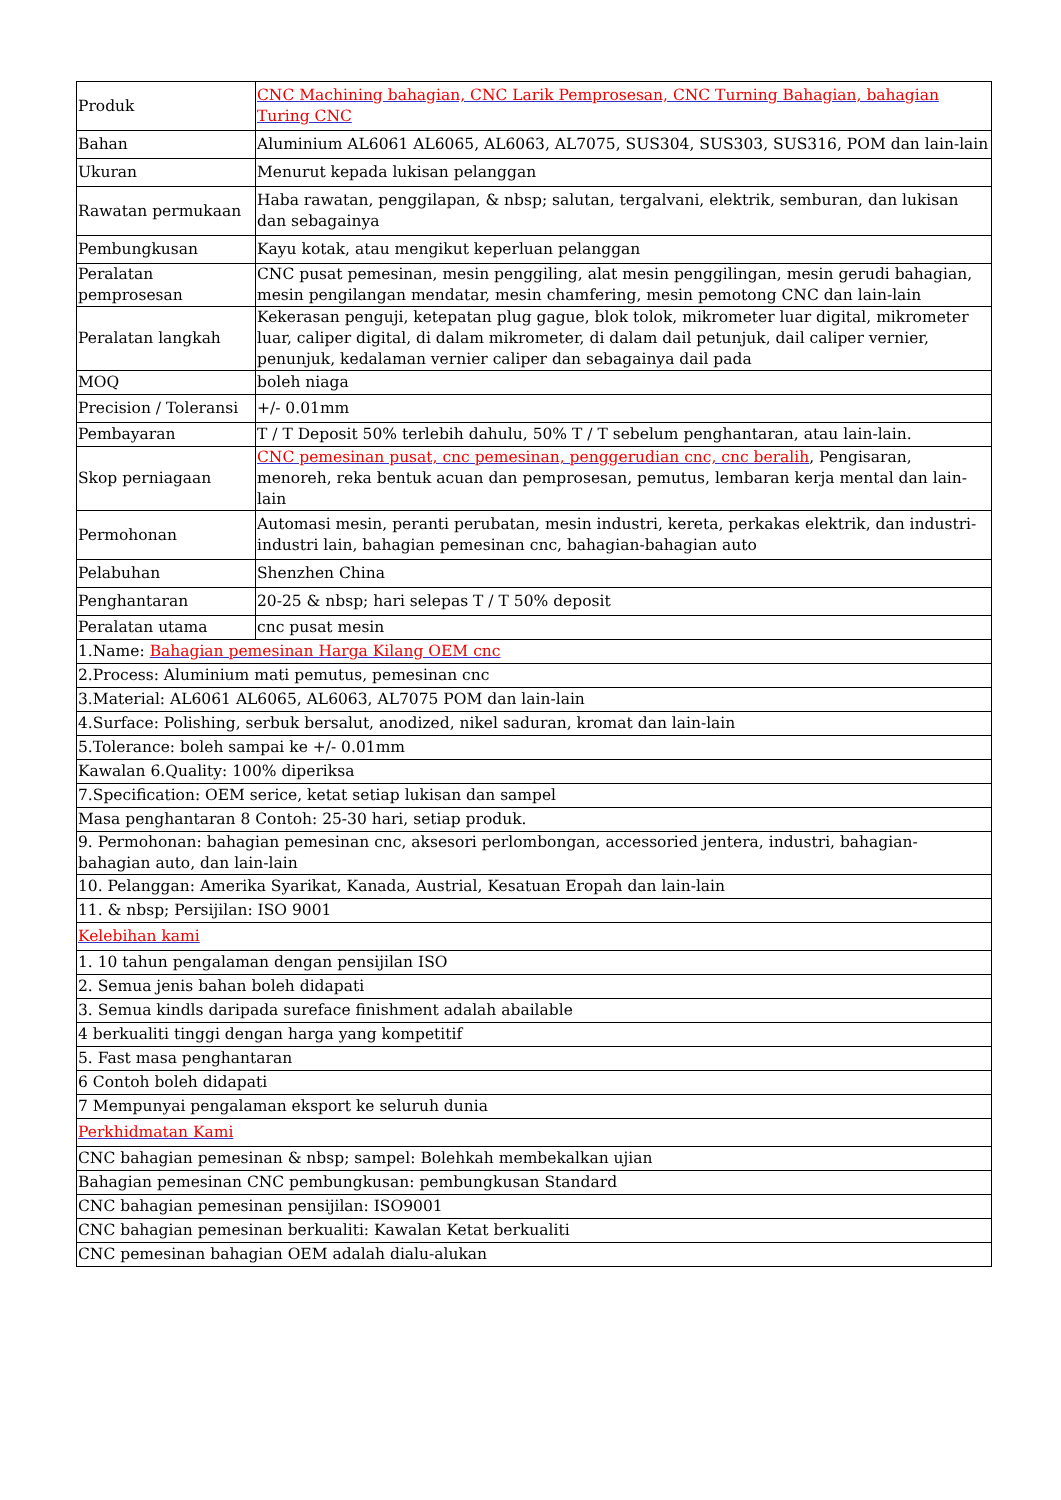| Produk | CNC Machining bahagian, CNC Larik Pemprosesan, CNC Turning Bahagian, bahagian Turing CNC |
| Bahan | Aluminium AL6061 AL6065, AL6063, AL7075, SUS304, SUS303, SUS316, POM dan lain-lain |
| Ukuran | Menurut kepada lukisan pelanggan |
| Rawatan permukaan | Haba rawatan, penggilapan, & nbsp; salutan, tergalvani, elektrik, semburan, dan lukisan dan sebagainya |
| Pembungkusan | Kayu kotak, atau mengikut keperluan pelanggan |
| Peralatan pemprosesan | CNC pusat pemesinan, mesin penggiling, alat mesin penggilingan, mesin gerudi bahagian, mesin pengilangan mendatar, mesin chamfering, mesin pemotong CNC dan lain-lain |
| Peralatan langkah | Kekerasan penguji, ketepatan plug gague, blok tolok, mikrometer luar digital, mikrometer luar, caliper digital, di dalam mikrometer, di dalam dail petunjuk, dail caliper vernier, penunjuk, kedalaman vernier caliper dan sebagainya dail pada |
| MOQ | boleh niaga |
| Precision / Toleransi | +/- 0.01mm |
| Pembayaran | T / T Deposit 50% terlebih dahulu, 50% T / T sebelum penghantaran, atau lain-lain. |
| Skop perniagaan | CNC pemesinan pusat, cnc pemesinan, penggerudian cnc, cnc beralih , Pengisaran, menoreh, reka bentuk acuan dan pemprosesan, pemutus, lembaran kerja mental dan lain-lain |
| Permohonan | Automasi mesin, peranti perubatan, mesin industri, kereta, perkakas elektrik, dan industri-industri lain, bahagian pemesinan cnc, bahagian-bahagian auto |
| Pelabuhan | Shenzhen China |
| Penghantaran | 20-25 & nbsp; hari selepas T / T 50% deposit |
| Peralatan utama | cnc pusat mesin |
| 1.Name: Bahagian pemesinan Harga Kilang OEM cnc | |
| 2.Process: Aluminium mati pemutus, pemesinan cnc | |
| 3.Material: AL6061 AL6065, AL6063, AL7075 POM dan lain-lain | |
| 4.Surface: Polishing, serbuk bersalut, anodized, nikel saduran, kromat dan lain-lain | |
| 5.Tolerance: boleh sampai ke +/- 0.01mm | |
| Kawalan 6.Quality: 100% diperiksa | |
| 7.Specification: OEM serice, ketat setiap lukisan dan sampel | |
| Masa penghantaran 8 Contoh: 25-30 hari, setiap produk. | |
| 9. Permohonan: bahagian pemesinan cnc, aksesori perlombongan, accessoried jentera, industri, bahagian-bahagian auto, dan lain-lain | |
| 10. Pelanggan: Amerika Syarikat, Kanada, Austrial, Kesatuan Eropah dan lain-lain | |
| 11. & nbsp; Persijilan: ISO 9001 | |
| Kelebihan kami | |
| 1. 10 tahun pengalaman dengan pensijilan ISO | |
| 2. Semua jenis bahan boleh didapati | |
| 3. Semua kindls daripada sureface finishment adalah abailable | |
| 4 berkualiti tinggi dengan harga yang kompetitif | |
| 5. Fast masa penghantaran | |
| 6 Contoh boleh didapati | |
| 7 Mempunyai pengalaman eksport ke seluruh dunia | |
| Perkhidmatan Kami | |
| CNC bahagian pemesinan & nbsp; sampel: Bolehkah membekalkan ujian | |
| Bahagian pemesinan CNC pembungkusan: pembungkusan Standard | |
| CNC bahagian pemesinan pensijilan: ISO9001 | |
| CNC bahagian pemesinan berkualiti: Kawalan Ketat berkualiti | |
| CNC pemesinan bahagian OEM adalah dialu-alukan | |